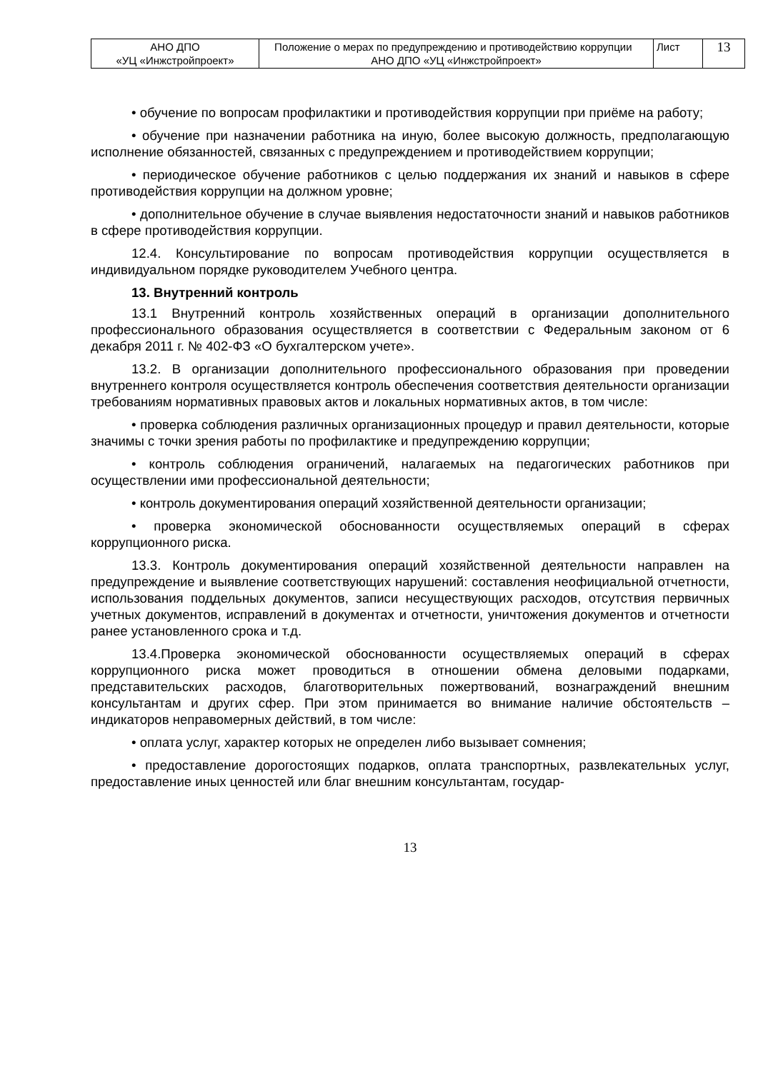| АНО ДПО «УЦ «Инжстройпроект» | Положение о мерах по предупреждению и противодействию коррупции АНО ДПО «УЦ «Инжстройпроект» | Лист | 13 |
• обучение по вопросам профилактики и противодействия коррупции при приёме на работу;
• обучение при назначении работника на иную, более высокую должность, предполагающую исполнение обязанностей, связанных с предупреждением и противодействием коррупции;
• периодическое обучение работников с целью поддержания их знаний и навыков в сфере противодействия коррупции на должном уровне;
• дополнительное обучение в случае выявления недостаточности знаний и навыков работников в сфере противодействия коррупции.
12.4. Консультирование по вопросам противодействия коррупции осуществляется в индивидуальном порядке руководителем Учебного центра.
13. Внутренний контроль
13.1 Внутренний контроль хозяйственных операций в организации дополнительного профессионального образования осуществляется в соответствии с Федеральным законом от 6 декабря 2011 г. № 402-ФЗ «О бухгалтерском учете».
13.2. В организации дополнительного профессионального образования при проведении внутреннего контроля осуществляется контроль обеспечения соответствия деятельности организации требованиям нормативных правовых актов и локальных нормативных актов, в том числе:
• проверка соблюдения различных организационных процедур и правил деятельности, которые значимы с точки зрения работы по профилактике и предупреждению коррупции;
• контроль соблюдения ограничений, налагаемых на педагогических работников при осуществлении ими профессиональной деятельности;
• контроль документирования операций хозяйственной деятельности организации;
• проверка экономической обоснованности осуществляемых операций в сферах коррупционного риска.
13.3. Контроль документирования операций хозяйственной деятельности направлен на предупреждение и выявление соответствующих нарушений: составления неофициальной отчетности, использования поддельных документов, записи несуществующих расходов, отсутствия первичных учетных документов, исправлений в документах и отчетности, уничтожения документов и отчетности ранее установленного срока и т.д.
13.4.Проверка экономической обоснованности осуществляемых операций в сферах коррупционного риска может проводиться в отношении обмена деловыми подарками, представительских расходов, благотворительных пожертвований, вознаграждений внешним консультантам и других сфер. При этом принимается во внимание наличие обстоятельств – индикаторов неправомерных действий, в том числе:
• оплата услуг, характер которых не определен либо вызывает сомнения;
• предоставление дорогостоящих подарков, оплата транспортных, развлекательных услуг, предоставление иных ценностей или благ внешним консультантам, государ-
13